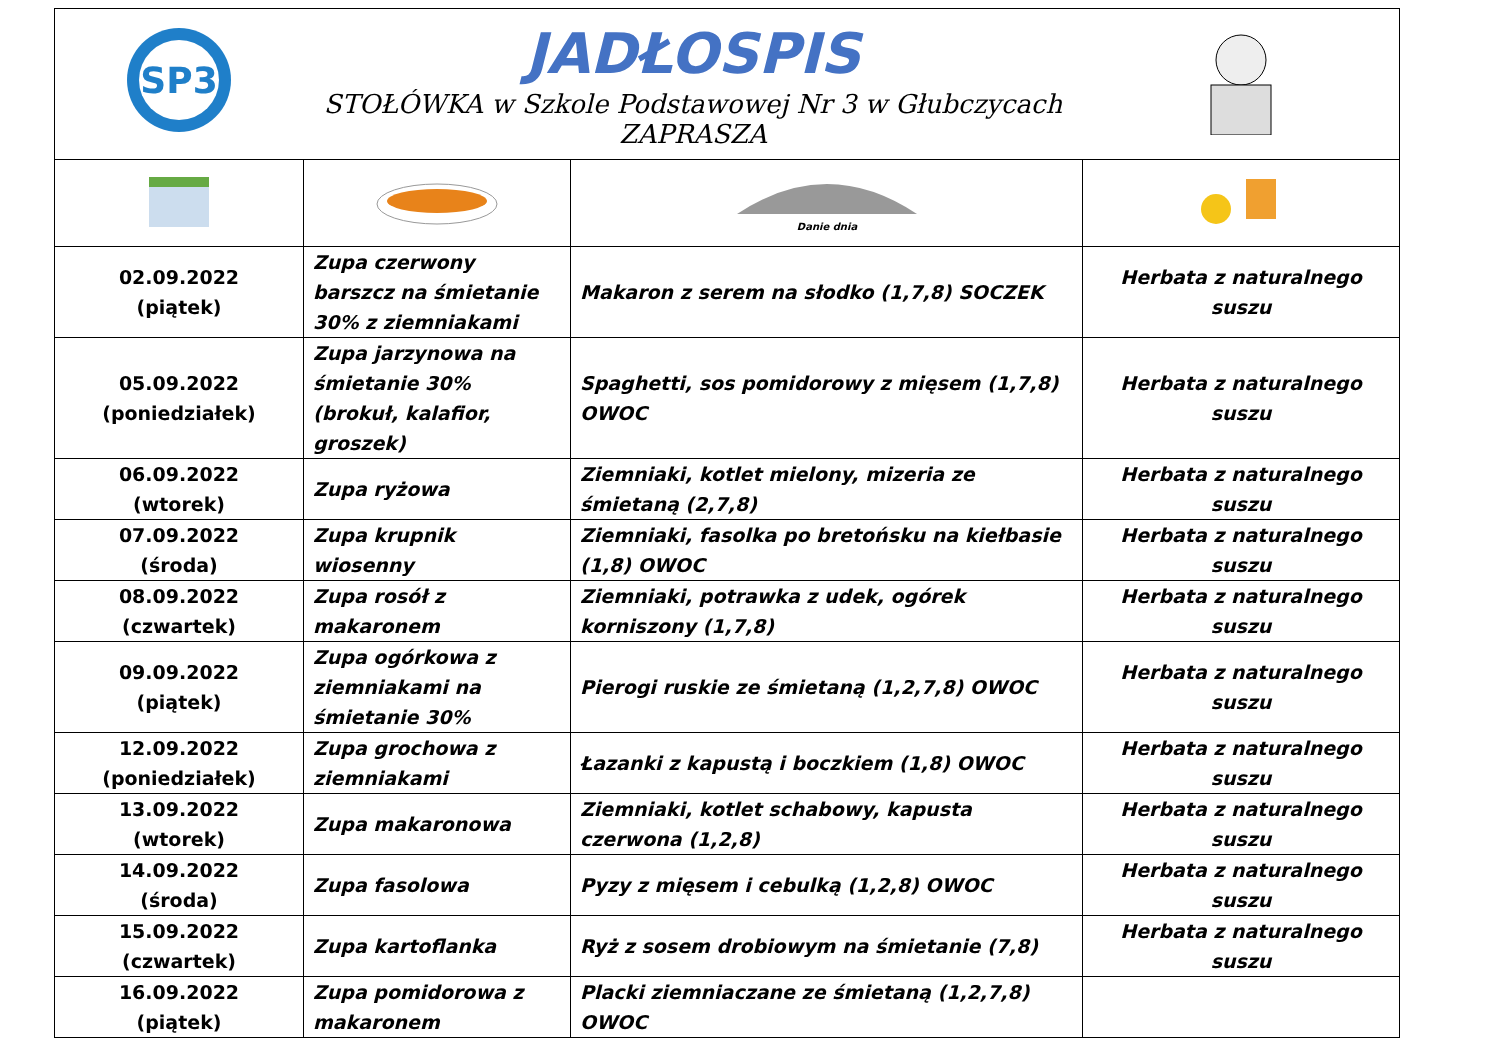| SP3 | JADŁOSPIS STOŁÓWKA w Szkole Podstawowej Nr 3 w Głubczycach ZAPRASZA | | |
| | | Danie dnia | |
| 02.09.2022 (piątek) | Zupa czerwony barszcz na śmietanie 30% z ziemniakami | Makaron z serem na słodko (1,7,8) SOCZEK | Herbata z naturalnego suszu |
| 05.09.2022 (poniedziałek) | Zupa jarzynowa na śmietanie 30% (brokuł, kalafior, groszek) | Spaghetti, sos pomidorowy z mięsem (1,7,8) OWOC | Herbata z naturalnego suszu |
| 06.09.2022 (wtorek) | Zupa ryżowa | Ziemniaki, kotlet mielony, mizeria ze śmietaną (2,7,8) | Herbata z naturalnego suszu |
| 07.09.2022 (środa) | Zupa krupnik wiosenny | Ziemniaki, fasolka po bretońsku na kiełbasie (1,8) OWOC | Herbata z naturalnego suszu |
| 08.09.2022 (czwartek) | Zupa rosół z makaronem | Ziemniaki, potrawka z udek, ogórek korniszony (1,7,8) | Herbata z naturalnego suszu |
| 09.09.2022 (piątek) | Zupa ogórkowa z ziemniakami na śmietanie 30% | Pierogi ruskie ze śmietaną (1,2,7,8) OWOC | Herbata z naturalnego suszu |
| 12.09.2022 (poniedziałek) | Zupa grochowa z ziemniakami | Łazanki z kapustą i boczkiem (1,8) OWOC | Herbata z naturalnego suszu |
| 13.09.2022 (wtorek) | Zupa makaronowa | Ziemniaki, kotlet schabowy, kapusta czerwona (1,2,8) | Herbata z naturalnego suszu |
| 14.09.2022 (środa) | Zupa fasolowa | Pyzy z mięsem i cebulką (1,2,8) OWOC | Herbata z naturalnego suszu |
| 15.09.2022 (czwartek) | Zupa kartoflanka | Ryż z sosem drobiowym na śmietanie (7,8) | Herbata z naturalnego suszu |
| 16.09.2022 (piątek) | Zupa pomidorowa z makaronem | Placki ziemniaczane ze śmietaną (1,2,7,8) OWOC | |